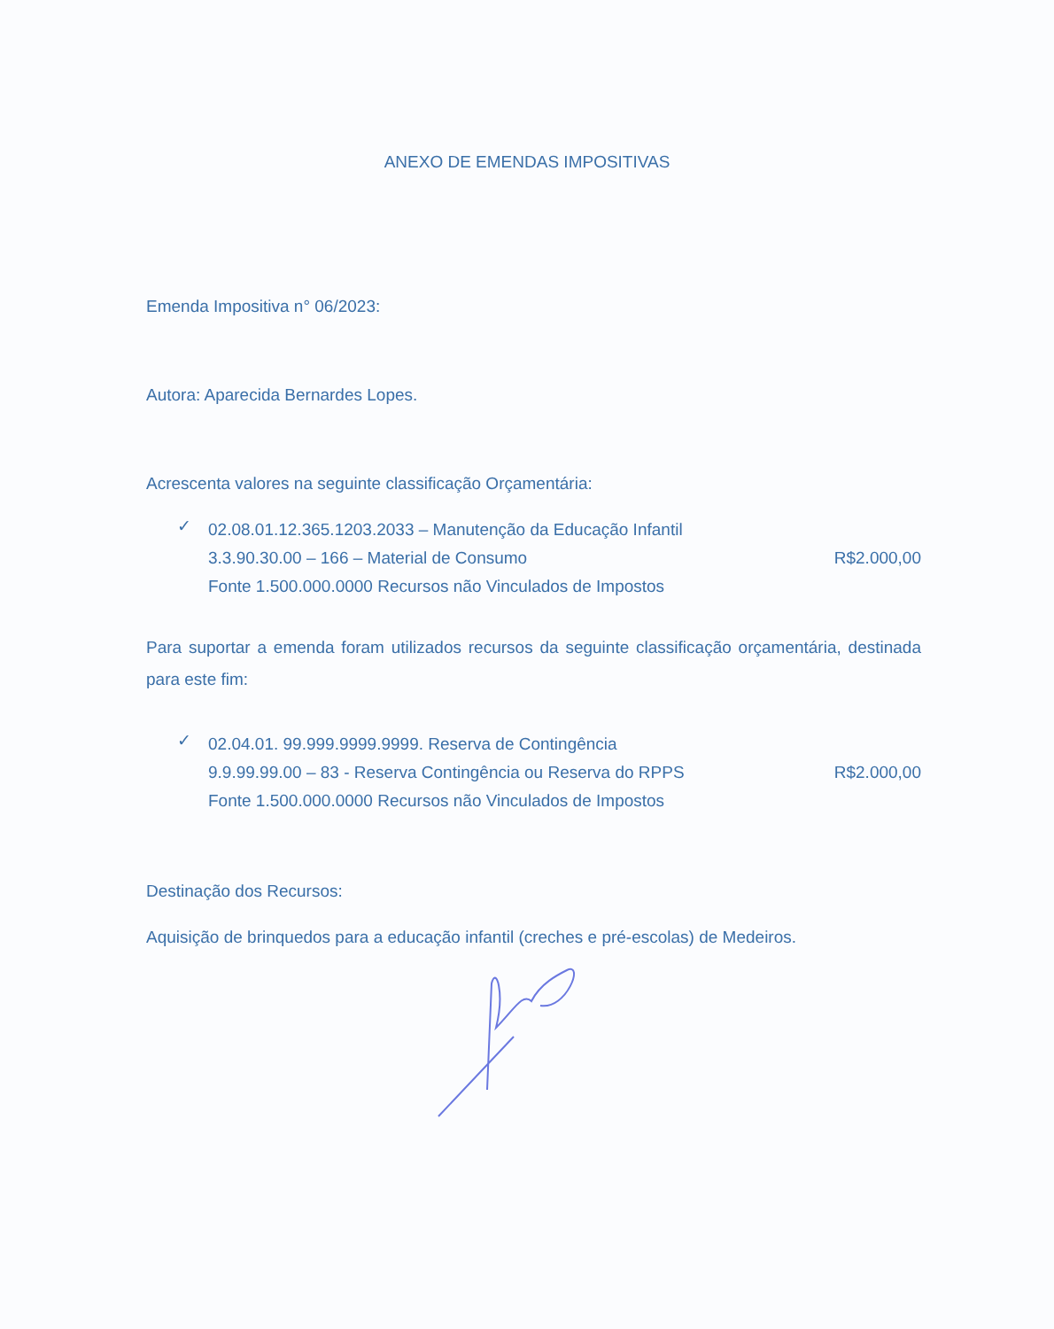ANEXO DE EMENDAS IMPOSITIVAS
Emenda Impositiva n° 06/2023:
Autora: Aparecida Bernardes Lopes.
Acrescenta valores na seguinte classificação Orçamentária:
✓
02.08.01.12.365.1203.2033 – Manutenção da Educação Infantil
3.3.90.30.00 – 166 – Material de Consumo R$2.000,00
Fonte 1.500.000.0000 Recursos não Vinculados de Impostos
Para suportar a emenda foram utilizados recursos da seguinte classificação orçamentária, destinada para este fim:
✓
02.04.01. 99.999.9999.9999. Reserva de Contingência
9.9.99.99.00 – 83 - Reserva Contingência ou Reserva do RPPS R$2.000,00
Fonte 1.500.000.0000 Recursos não Vinculados de Impostos
Destinação dos Recursos:
Aquisição de brinquedos para a educação infantil (creches e pré-escolas) de Medeiros.